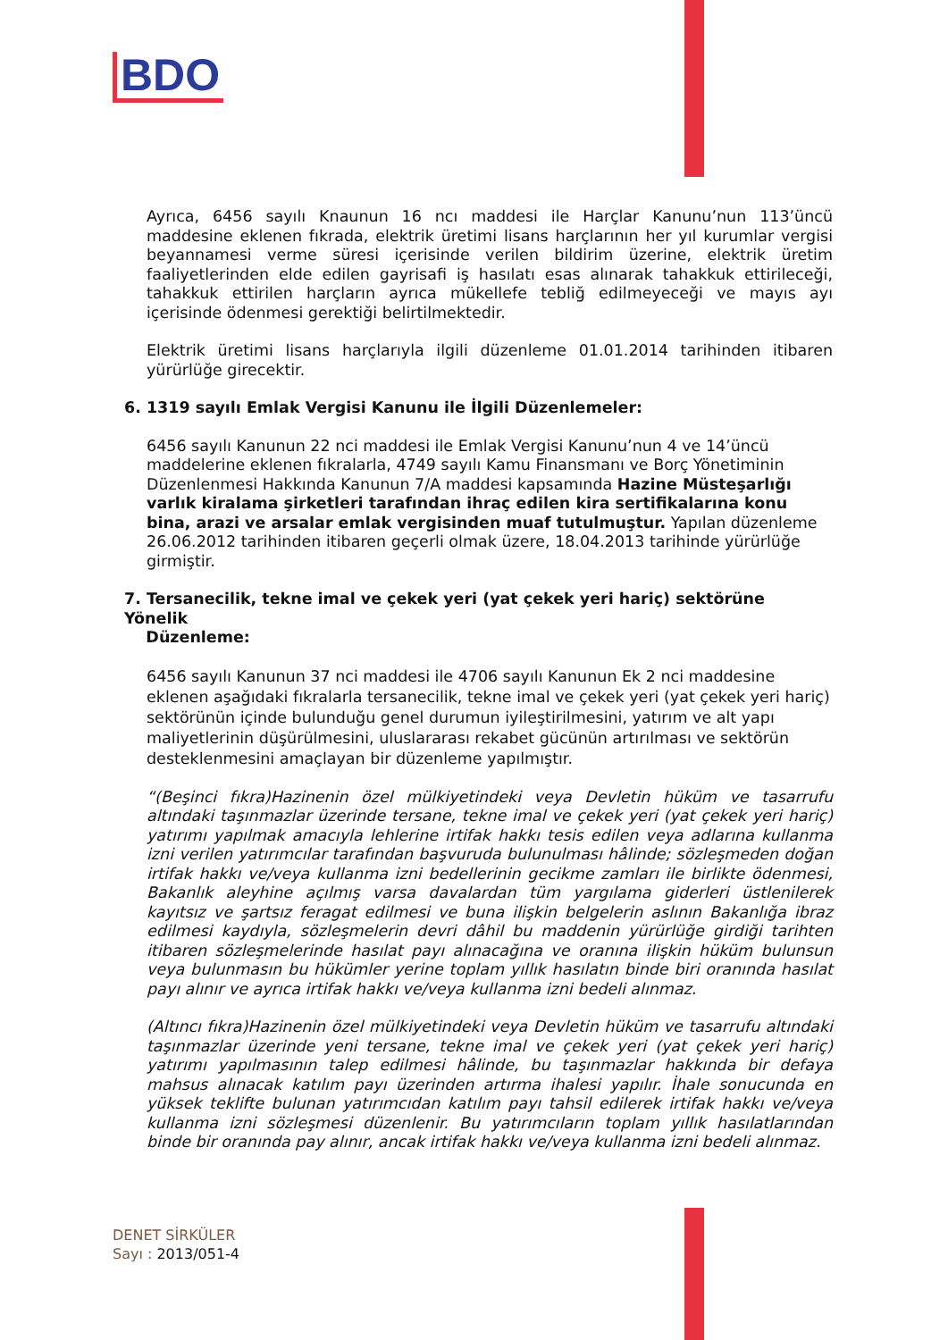BDO
Ayrıca, 6456 sayılı Knaunun 16 ncı maddesi ile Harçlar Kanunu’nun 113’üncü maddesine eklenen fıkrada, elektrik üretimi lisans harçlarının her yıl kurumlar vergisi beyannamesi verme süresi içerisinde verilen bildirim üzerine, elektrik üretim faaliyetlerinden elde edilen gayrisafi iş hasılatı esas alınarak tahakkuk ettirileceği, tahakkuk ettirilen harçların ayrıca mükellefe tebliğ edilmeyeceği ve mayıs ayı içerisinde ödenmesi gerektiği belirtilmektedir.
Elektrik üretimi lisans harçlarıyla ilgili düzenleme 01.01.2014 tarihinden itibaren yürürlüğe girecektir.
6. 1319 sayılı Emlak Vergisi Kanunu ile İlgili Düzenlemeler:
6456 sayılı Kanunun 22 nci maddesi ile Emlak Vergisi Kanunu’nun 4 ve 14’üncü maddelerine eklenen fıkralarla, 4749 sayılı Kamu Finansmanı ve Borç Yönetiminin Düzenlenmesi Hakkında Kanunun 7/A maddesi kapsamında Hazine Müsteşarlığı varlık kiralama şirketleri tarafından ihraç edilen kira sertifikalarına konu bina, arazi ve arsalar emlak vergisinden muaf tutulmuştur. Yapılan düzenleme 26.06.2012 tarihinden itibaren geçerli olmak üzere, 18.04.2013 tarihinde yürürlüğe girmiştir.
7. Tersanecilik, tekne imal ve çekek yeri (yat çekek yeri hariç) sektörüne Yönelik
Düzenleme:
6456 sayılı Kanunun 37 nci maddesi ile 4706 sayılı Kanunun Ek 2 nci maddesine eklenen aşağıdaki fıkralarla tersanecilik, tekne imal ve çekek yeri (yat çekek yeri hariç) sektörünün içinde bulunduğu genel durumun iyileştirilmesini, yatırım ve alt yapı maliyetlerinin düşürülmesini, uluslararası rekabet gücünün artırılması ve sektörün desteklenmesini amaçlayan bir düzenleme yapılmıştır.
“(Beşinci fıkra)Hazinenin özel mülkiyetindeki veya Devletin hüküm ve tasarrufu altındaki taşınmazlar üzerinde tersane, tekne imal ve çekek yeri (yat çekek yeri hariç) yatırımı yapılmak amacıyla lehlerine irtifak hakkı tesis edilen veya adlarına kullanma izni verilen yatırımcılar tarafından başvuruda bulunulması hâlinde; sözleşmeden doğan irtifak hakkı ve/veya kullanma izni bedellerinin gecikme zamları ile birlikte ödenmesi, Bakanlık aleyhine açılmış varsa davalardan tüm yargılama giderleri üstlenilerek kayıtsız ve şartsız feragat edilmesi ve buna ilişkin belgelerin aslının Bakanlığa ibraz edilmesi kaydıyla, sözleşmelerin devri dâhil bu maddenin yürürlüğe girdiği tarihten itibaren sözleşmelerinde hasılat payı alınacağına ve oranına ilişkin hüküm bulunsun veya bulunmasın bu hükümler yerine toplam yıllık hasılatın binde biri oranında hasılat payı alınır ve ayrıca irtifak hakkı ve/veya kullanma izni bedeli alınmaz.
(Altıncı fıkra)Hazinenin özel mülkiyetindeki veya Devletin hüküm ve tasarrufu altındaki taşınmazlar üzerinde yeni tersane, tekne imal ve çekek yeri (yat çekek yeri hariç) yatırımı yapılmasının talep edilmesi hâlinde, bu taşınmazlar hakkında bir defaya mahsus alınacak katılım payı üzerinden artırma ihalesi yapılır. İhale sonucunda en yüksek teklifte bulunan yatırımcıdan katılım payı tahsil edilerek irtifak hakkı ve/veya kullanma izni sözleşmesi düzenlenir. Bu yatırımcıların toplam yıllık hasılatlarından binde bir oranında pay alınır, ancak irtifak hakkı ve/veya kullanma izni bedeli alınmaz.
DENET SİRKÜLER
Sayı : 2013/051-4